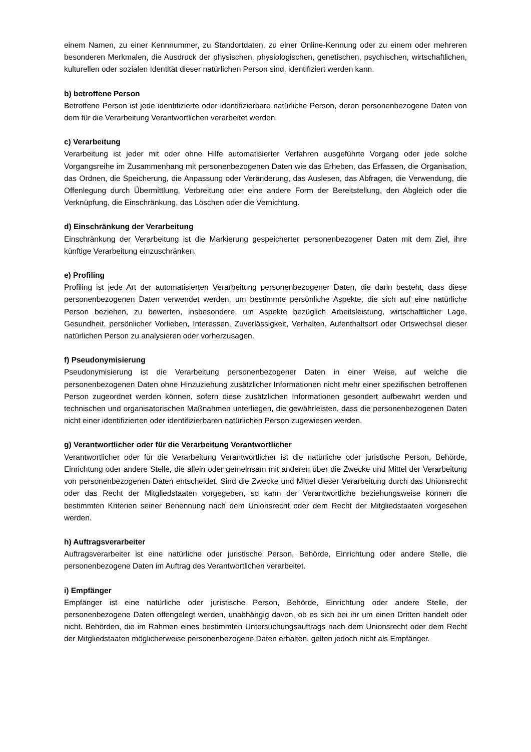einem Namen, zu einer Kennnummer, zu Standortdaten, zu einer Online-Kennung oder zu einem oder mehreren besonderen Merkmalen, die Ausdruck der physischen, physiologischen, genetischen, psychischen, wirtschaftlichen, kulturellen oder sozialen Identität dieser natürlichen Person sind, identifiziert werden kann.
b) betroffene Person
Betroffene Person ist jede identifizierte oder identifizierbare natürliche Person, deren personenbezogene Daten von dem für die Verarbeitung Verantwortlichen verarbeitet werden.
c) Verarbeitung
Verarbeitung ist jeder mit oder ohne Hilfe automatisierter Verfahren ausgeführte Vorgang oder jede solche Vorgangsreihe im Zusammenhang mit personenbezogenen Daten wie das Erheben, das Erfassen, die Organisation, das Ordnen, die Speicherung, die Anpassung oder Veränderung, das Auslesen, das Abfragen, die Verwendung, die Offenlegung durch Übermittlung, Verbreitung oder eine andere Form der Bereitstellung, den Abgleich oder die Verknüpfung, die Einschränkung, das Löschen oder die Vernichtung.
d) Einschränkung der Verarbeitung
Einschränkung der Verarbeitung ist die Markierung gespeicherter personenbezogener Daten mit dem Ziel, ihre künftige Verarbeitung einzuschränken.
e) Profiling
Profiling ist jede Art der automatisierten Verarbeitung personenbezogener Daten, die darin besteht, dass diese personenbezogenen Daten verwendet werden, um bestimmte persönliche Aspekte, die sich auf eine natürliche Person beziehen, zu bewerten, insbesondere, um Aspekte bezüglich Arbeitsleistung, wirtschaftlicher Lage, Gesundheit, persönlicher Vorlieben, Interessen, Zuverlässigkeit, Verhalten, Aufenthaltsort oder Ortswechsel dieser natürlichen Person zu analysieren oder vorherzusagen.
f) Pseudonymisierung
Pseudonymisierung ist die Verarbeitung personenbezogener Daten in einer Weise, auf welche die personenbezogenen Daten ohne Hinzuziehung zusätzlicher Informationen nicht mehr einer spezifischen betroffenen Person zugeordnet werden können, sofern diese zusätzlichen Informationen gesondert aufbewahrt werden und technischen und organisatorischen Maßnahmen unterliegen, die gewährleisten, dass die personenbezogenen Daten nicht einer identifizierten oder identifizierbaren natürlichen Person zugewiesen werden.
g) Verantwortlicher oder für die Verarbeitung Verantwortlicher
Verantwortlicher oder für die Verarbeitung Verantwortlicher ist die natürliche oder juristische Person, Behörde, Einrichtung oder andere Stelle, die allein oder gemeinsam mit anderen über die Zwecke und Mittel der Verarbeitung von personenbezogenen Daten entscheidet. Sind die Zwecke und Mittel dieser Verarbeitung durch das Unionsrecht oder das Recht der Mitgliedstaaten vorgegeben, so kann der Verantwortliche beziehungsweise können die bestimmten Kriterien seiner Benennung nach dem Unionsrecht oder dem Recht der Mitgliedstaaten vorgesehen werden.
h) Auftragsverarbeiter
Auftragsverarbeiter ist eine natürliche oder juristische Person, Behörde, Einrichtung oder andere Stelle, die personenbezogene Daten im Auftrag des Verantwortlichen verarbeitet.
i) Empfänger
Empfänger ist eine natürliche oder juristische Person, Behörde, Einrichtung oder andere Stelle, der personenbezogene Daten offengelegt werden, unabhängig davon, ob es sich bei ihr um einen Dritten handelt oder nicht. Behörden, die im Rahmen eines bestimmten Untersuchungsauftrags nach dem Unionsrecht oder dem Recht der Mitgliedstaaten möglicherweise personenbezogene Daten erhalten, gelten jedoch nicht als Empfänger.